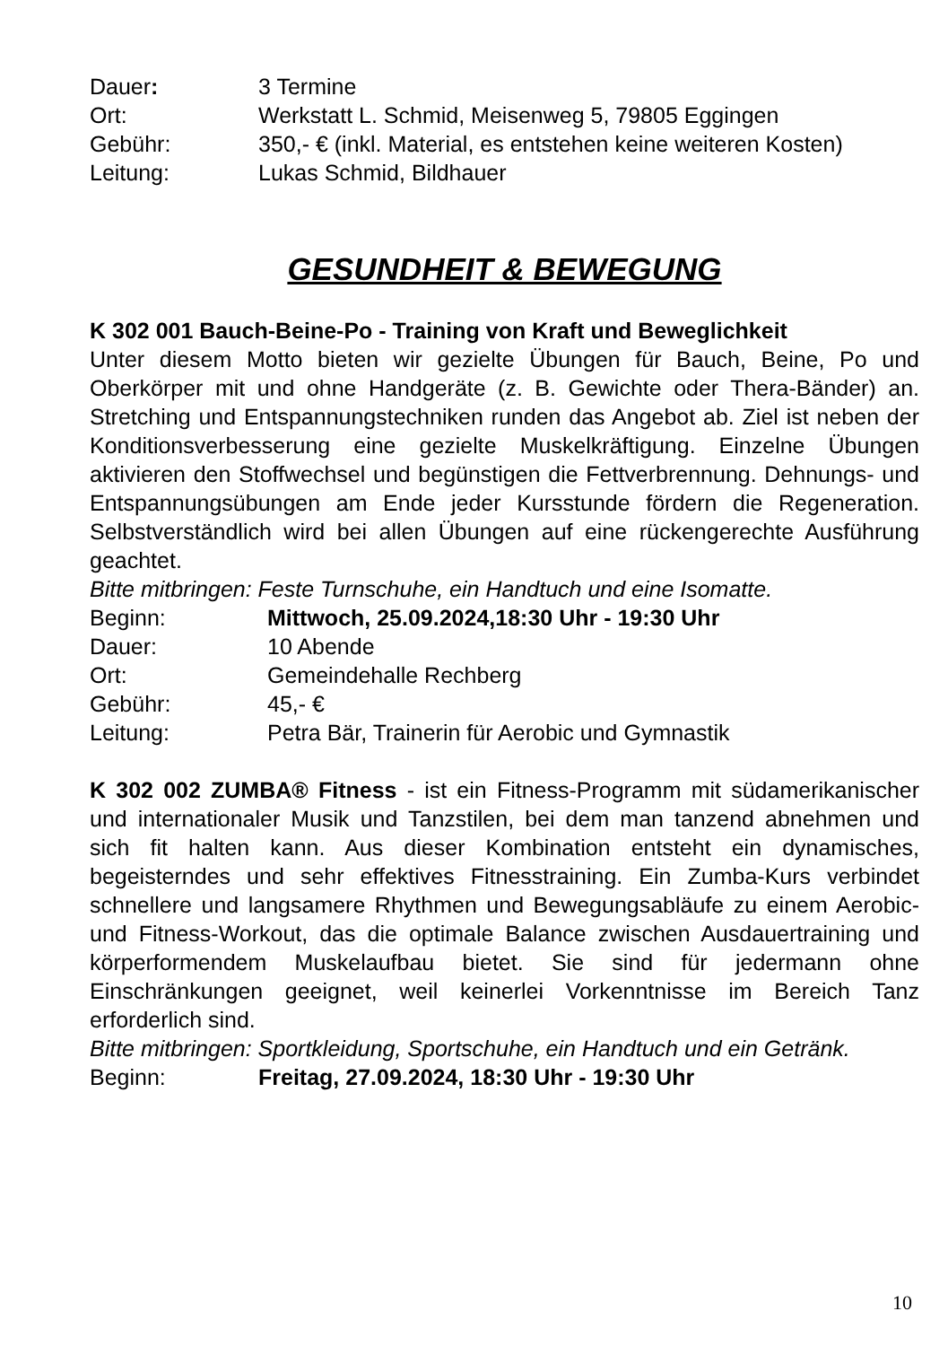Dauer: 3 Termine
Ort: Werkstatt L. Schmid, Meisenweg 5, 79805 Eggingen
Gebühr: 350,- € (inkl. Material, es entstehen keine weiteren Kosten)
Leitung: Lukas Schmid, Bildhauer
GESUNDHEIT & BEWEGUNG
K 302 001 Bauch-Beine-Po - Training von Kraft und Beweglichkeit
Unter diesem Motto bieten wir gezielte Übungen für Bauch, Beine, Po und Oberkörper mit und ohne Handgeräte (z. B. Gewichte oder Thera-Bänder) an. Stretching und Entspannungstechniken runden das Angebot ab. Ziel ist neben der Konditionsverbesserung eine gezielte Muskelkräftigung. Einzelne Übungen aktivieren den Stoffwechsel und begünstigen die Fettverbrennung. Dehnungs- und Entspannungsübungen am Ende jeder Kursstunde fördern die Regeneration. Selbstverständlich wird bei allen Übungen auf eine rückengerechte Ausführung geachtet.
Bitte mitbringen: Feste Turnschuhe, ein Handtuch und eine Isomatte.
Beginn: Mittwoch, 25.09.2024,18:30 Uhr - 19:30 Uhr
Dauer: 10 Abende
Ort: Gemeindehalle Rechberg
Gebühr: 45,- €
Leitung: Petra Bär, Trainerin für Aerobic und Gymnastik
K 302 002 ZUMBA® Fitness - ist ein Fitness-Programm mit südamerikanischer und internationaler Musik und Tanzstilen, bei dem man tanzend abnehmen und sich fit halten kann. Aus dieser Kombination entsteht ein dynamisches, begeisterndes und sehr effektives Fitnesstraining. Ein Zumba-Kurs verbindet schnellere und langsamere Rhythmen und Bewegungsabläufe zu einem Aerobic- und Fitness-Workout, das die optimale Balance zwischen Ausdauertraining und körperformendem Muskelaufbau bietet. Sie sind für jedermann ohne Einschränkungen geeignet, weil keinerlei Vorkenntnisse im Bereich Tanz erforderlich sind.
Bitte mitbringen: Sportkleidung, Sportschuhe, ein Handtuch und ein Getränk.
Beginn: Freitag, 27.09.2024, 18:30 Uhr - 19:30 Uhr
10